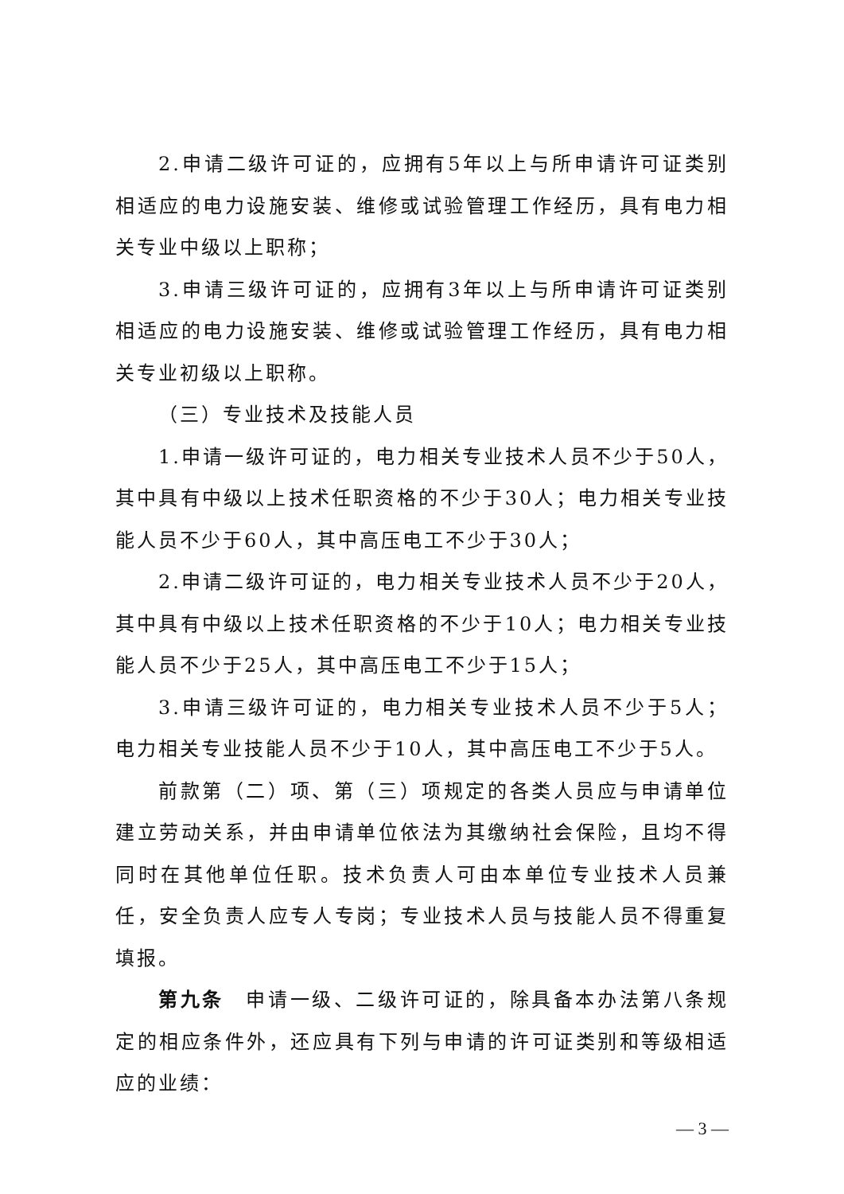2.申请二级许可证的，应拥有5年以上与所申请许可证类别相适应的电力设施安装、维修或试验管理工作经历，具有电力相关专业中级以上职称；
3.申请三级许可证的，应拥有3年以上与所申请许可证类别相适应的电力设施安装、维修或试验管理工作经历，具有电力相关专业初级以上职称。
（三）专业技术及技能人员
1.申请一级许可证的，电力相关专业技术人员不少于50人，其中具有中级以上技术任职资格的不少于30人；电力相关专业技能人员不少于60人，其中高压电工不少于30人；
2.申请二级许可证的，电力相关专业技术人员不少于20人，其中具有中级以上技术任职资格的不少于10人；电力相关专业技能人员不少于25人，其中高压电工不少于15人；
3.申请三级许可证的，电力相关专业技术人员不少于5人；电力相关专业技能人员不少于10人，其中高压电工不少于5人。
前款第（二）项、第（三）项规定的各类人员应与申请单位建立劳动关系，并由申请单位依法为其缴纳社会保险，且均不得同时在其他单位任职。技术负责人可由本单位专业技术人员兼任，安全负责人应专人专岗；专业技术人员与技能人员不得重复填报。
第九条　申请一级、二级许可证的，除具备本办法第八条规定的相应条件外，还应具有下列与申请的许可证类别和等级相适应的业绩：
— 3 —